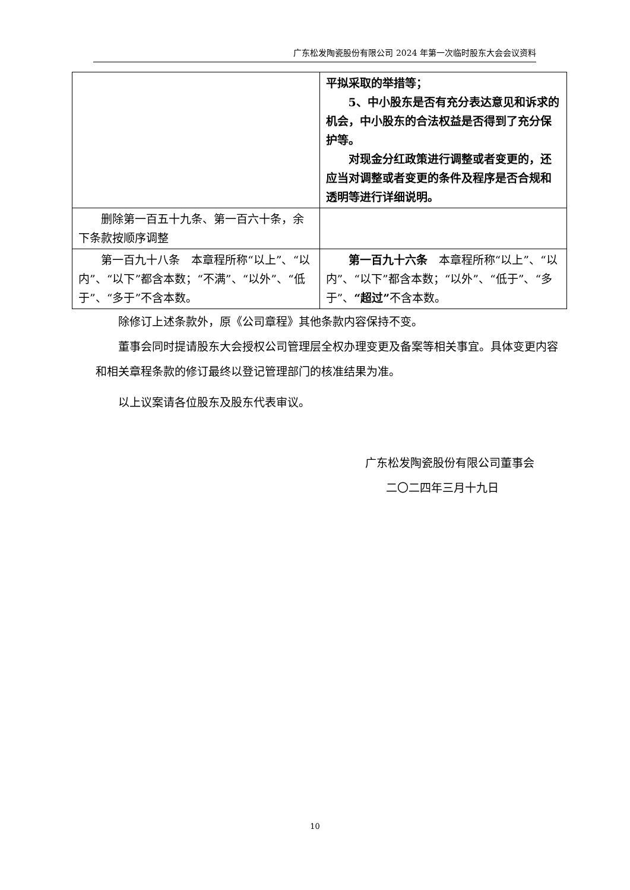广东松发陶瓷股份有限公司 2024 年第一次临时股东大会会议资料
| | 平拟采取的举措等； 5、中小股东是否有充分表达意见和诉求的机会，中小股东的合法权益是否得到了充分保护等。 对现金分红政策进行调整或者变更的，还应当对调整或者变更的条件及程序是否合规和透明等进行详细说明。 |
| 删除第一百五十九条、第一百六十条，余下条款按顺序调整 | |
| 第一百九十八条 本章程所称“以上”、“以内”、“以下”都含本数；“不满”、“以外”、“低于”、“多于”不含本数。 | 第一百九十六条 本章程所称“以上”、“以内”、“以下”都含本数；“以外”、“低于”、“多于”、 “超过” 不含本数。 |
除修订上述条款外，原《公司章程》其他条款内容保持不变。
董事会同时提请股东大会授权公司管理层全权办理变更及备案等相关事宜。具体变更内容和相关章程条款的修订最终以登记管理部门的核准结果为准。
以上议案请各位股东及股东代表审议。
广东松发陶瓷股份有限公司董事会
二〇二四年三月十九日
10